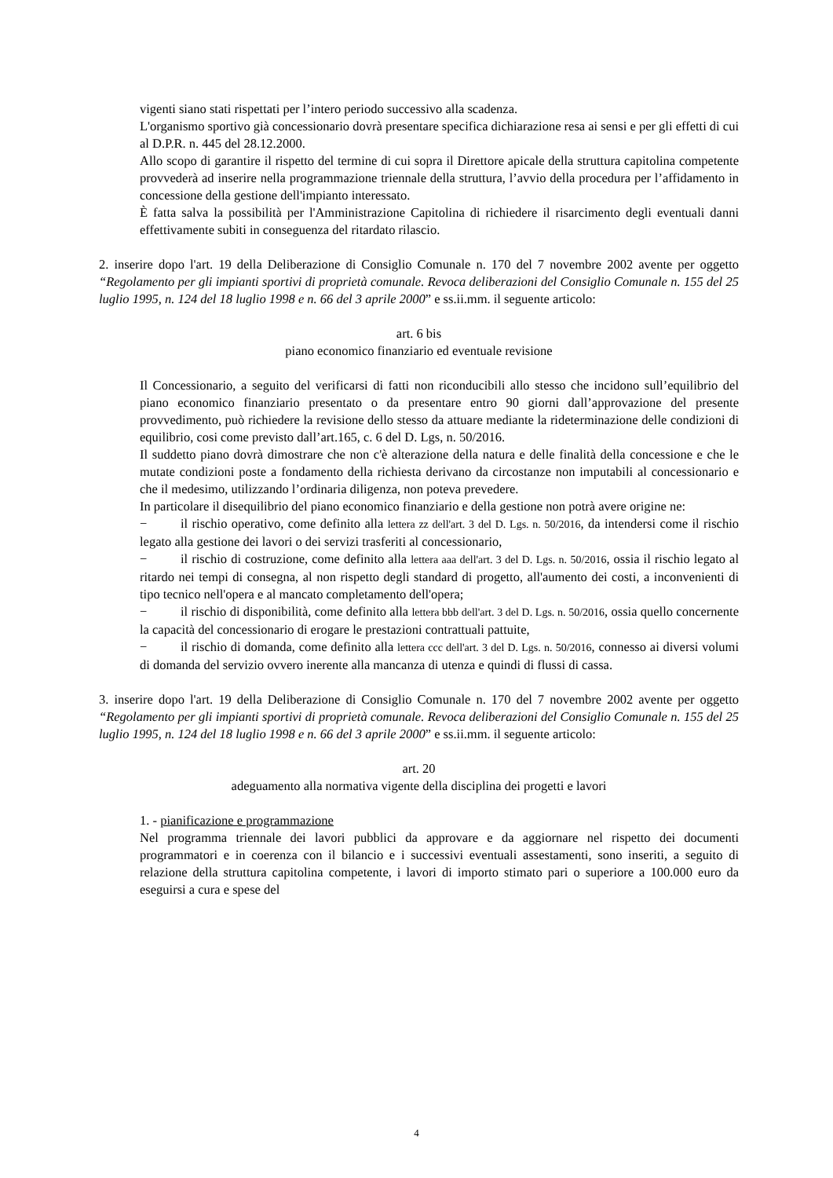vigenti siano stati rispettati per l’intero periodo successivo alla scadenza.
L'organismo sportivo già concessionario dovrà presentare specifica dichiarazione resa ai sensi e per gli effetti di cui al D.P.R. n. 445 del 28.12.2000.
Allo scopo di garantire il rispetto del termine di cui sopra il Direttore apicale della struttura capitolina competente provvederà ad inserire nella programmazione triennale della struttura, l’avvio della procedura per l’affidamento in concessione della gestione dell'impianto interessato.
È fatta salva la possibilità per l'Amministrazione Capitolina di richiedere il risarcimento degli eventuali danni effettivamente subiti in conseguenza del ritardato rilascio.
2. inserire dopo l'art. 19 della Deliberazione di Consiglio Comunale n. 170 del 7 novembre 2002 avente per oggetto “Regolamento per gli impianti sportivi di proprietà comunale. Revoca deliberazioni del Consiglio Comunale n. 155 del 25 luglio 1995, n. 124 del 18 luglio 1998 e n. 66 del 3 aprile 2000” e ss.ii.mm. il seguente articolo:
art. 6 bis
piano economico finanziario ed eventuale revisione
Il Concessionario, a seguito del verificarsi di fatti non riconducibili allo stesso che incidono sull’equilibrio del piano economico finanziario presentato o da presentare entro 90 giorni dall’approvazione del presente provvedimento, può richiedere la revisione dello stesso da attuare mediante la rideterminazione delle condizioni di equilibrio, cosi come previsto dall’art.165, c. 6 del D. Lgs, n. 50/2016.
Il suddetto piano dovrà dimostrare che non c'è alterazione della natura e delle finalità della concessione e che le mutate condizioni poste a fondamento della richiesta derivano da circostanze non imputabili al concessionario e che il medesimo, utilizzando l’ordinaria diligenza, non poteva prevedere.
In particolare il disequilibrio del piano economico finanziario e della gestione non potrà avere origine ne:
− il rischio operativo, come definito alla lettera zz dell'art. 3 del D. Lgs. n. 50/2016, da intendersi come il rischio legato alla gestione dei lavori o dei servizi trasferiti al concessionario,
− il rischio di costruzione, come definito alla lettera aaa dell'art. 3 del D. Lgs. n. 50/2016, ossia il rischio legato al ritardo nei tempi di consegna, al non rispetto degli standard di progetto, all'aumento dei costi, a inconvenienti di tipo tecnico nell'opera e al mancato completamento dell'opera;
− il rischio di disponibilità, come definito alla lettera bbb dell'art. 3 del D. Lgs. n. 50/2016, ossia quello concernente la capacità del concessionario di erogare le prestazioni contrattuali pattuite,
− il rischio di domanda, come definito alla lettera ccc dell'art. 3 del D. Lgs. n. 50/2016, connesso ai diversi volumi di domanda del servizio ovvero inerente alla mancanza di utenza e quindi di flussi di cassa.
3. inserire dopo l'art. 19 della Deliberazione di Consiglio Comunale n. 170 del 7 novembre 2002 avente per oggetto “Regolamento per gli impianti sportivi di proprietà comunale. Revoca deliberazioni del Consiglio Comunale n. 155 del 25 luglio 1995, n. 124 del 18 luglio 1998 e n. 66 del 3 aprile 2000” e ss.ii.mm. il seguente articolo:
art. 20
adeguamento alla normativa vigente della disciplina dei progetti e lavori
1. - pianificazione e programmazione
Nel programma triennale dei lavori pubblici da approvare e da aggiornare nel rispetto dei documenti programmatori e in coerenza con il bilancio e i successivi eventuali assestamenti, sono inseriti, a seguito di relazione della struttura capitolina competente, i lavori di importo stimato pari o superiore a 100.000 euro da eseguirsi a cura e spese del
4